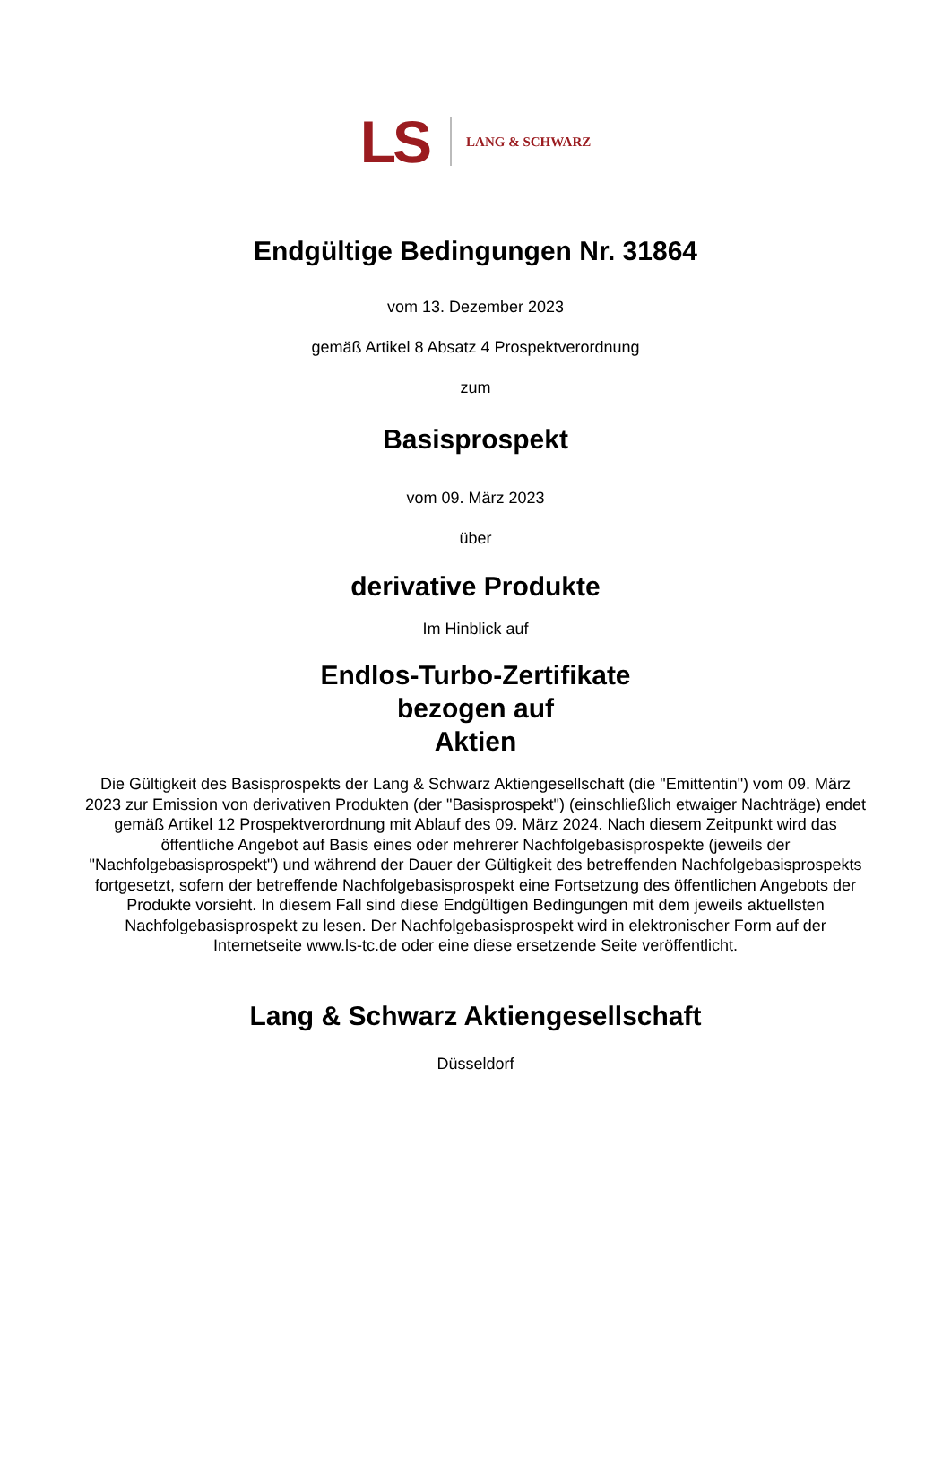LS LANG & SCHWARZ
Endgültige Bedingungen Nr. 31864
vom 13. Dezember 2023
gemäß Artikel 8 Absatz 4 Prospektverordnung
zum
Basisprospekt
vom 09. März 2023
über
derivative Produkte
Im Hinblick auf
Endlos-Turbo-Zertifikate
bezogen auf
Aktien
Die Gültigkeit des Basisprospekts der Lang & Schwarz Aktiengesellschaft (die "Emittentin") vom 09. März 2023 zur Emission von derivativen Produkten (der "Basisprospekt") (einschließlich etwaiger Nachträge) endet gemäß Artikel 12 Prospektverordnung mit Ablauf des 09. März 2024. Nach diesem Zeitpunkt wird das öffentliche Angebot auf Basis eines oder mehrerer Nachfolgebasisprospekte (jeweils der "Nachfolgebasisprospekt") und während der Dauer der Gültigkeit des betreffenden Nachfolgebasisprospekts fortgesetzt, sofern der betreffende Nachfolgebasisprospekt eine Fortsetzung des öffentlichen Angebots der Produkte vorsieht. In diesem Fall sind diese Endgültigen Bedingungen mit dem jeweils aktuellsten Nachfolgebasisprospekt zu lesen. Der Nachfolgebasisprospekt wird in elektronischer Form auf der Internetseite www.ls-tc.de oder eine diese ersetzende Seite veröffentlicht.
Lang & Schwarz Aktiengesellschaft
Düsseldorf